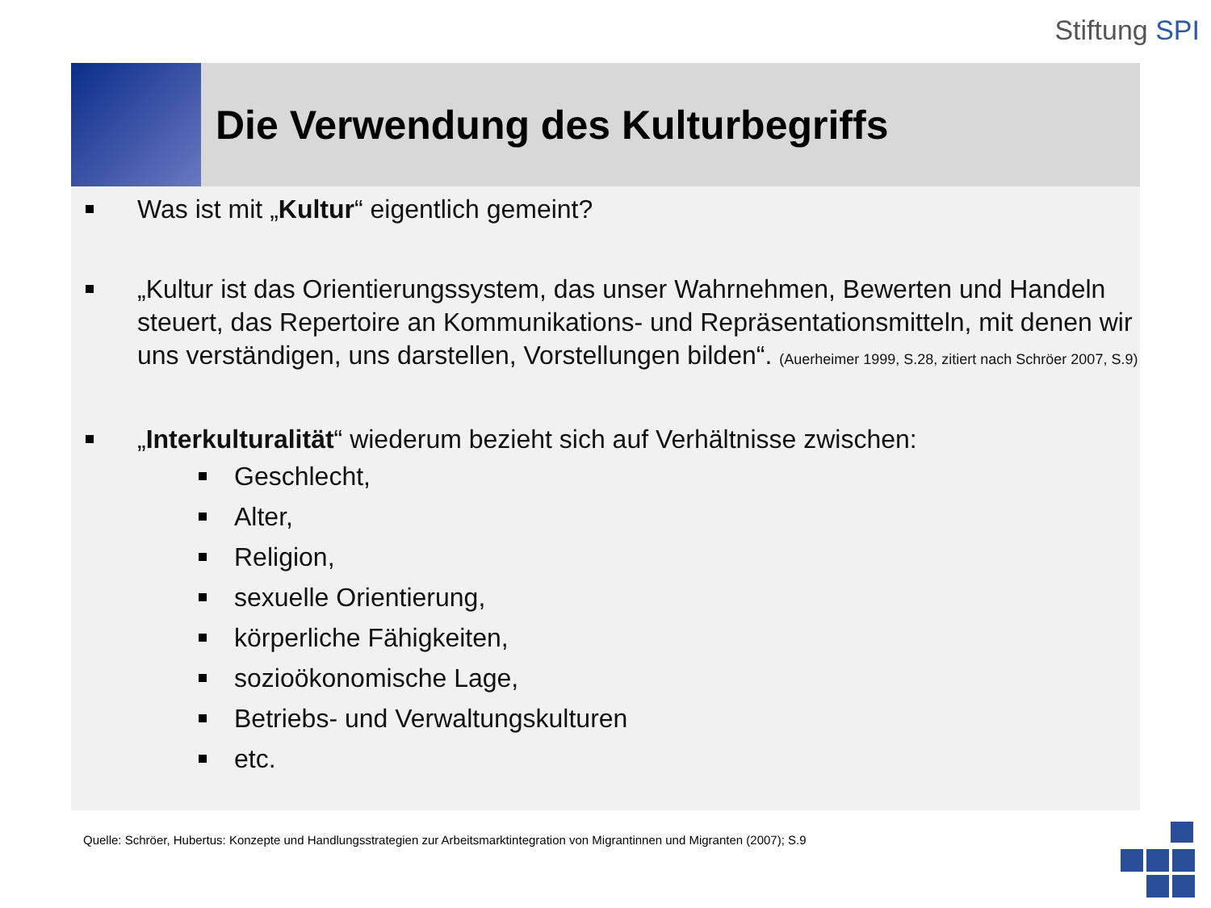Stiftung SPI
Die Verwendung des Kulturbegriffs
Was ist mit „Kultur“ eigentlich gemeint?
„Kultur ist das Orientierungssystem, das unser Wahrnehmen, Bewerten und Handeln steuert, das Repertoire an Kommunikations- und Repräsentationsmitteln, mit denen wir uns verständigen, uns darstellen, Vorstellungen bilden“. (Auerheimer 1999, S.28, zitiert nach Schröer 2007, S.9)
„Interkulturalität“ wiederum bezieht sich auf Verhältnisse zwischen:
Geschlecht,
Alter,
Religion,
sexuelle Orientierung,
körperliche Fähigkeiten,
sozioökonomische Lage,
Betriebs- und Verwaltungskulturen
etc.
Quelle: Schröer, Hubertus: Konzepte und Handlungsstrategien zur Arbeitsmarktintegration von Migrantinnen und Migranten (2007); S.9